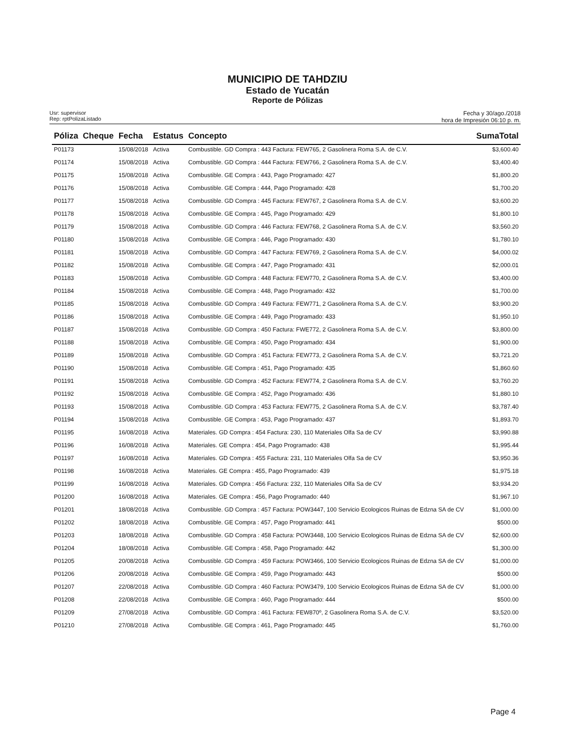MUNICIPIO DE TAHDZIU
Estado de Yucatán
Reporte de Pólizas
Usr: supervisor
Rep: rptPolizaListado
Fecha y 30/ago./2018
hora de Impresión 06:10 p. m.
| Póliza | Cheque | Fecha | Estatus | Concepto | SumaTotal |
| --- | --- | --- | --- | --- | --- |
| P01173 | | 15/08/2018 | Activa | Combustible. GD Compra : 443 Factura: FEW765, 2 Gasolinera Roma S.A. de C.V. | $3,600.40 |
| P01174 | | 15/08/2018 | Activa | Combustible. GD Compra : 444 Factura: FEW766, 2 Gasolinera Roma S.A. de C.V. | $3,400.40 |
| P01175 | | 15/08/2018 | Activa | Combustible. GE Compra : 443, Pago Programado: 427 | $1,800.20 |
| P01176 | | 15/08/2018 | Activa | Combustible. GE Compra : 444, Pago Programado: 428 | $1,700.20 |
| P01177 | | 15/08/2018 | Activa | Combustible. GD Compra : 445 Factura: FEW767, 2 Gasolinera Roma S.A. de C.V. | $3,600.20 |
| P01178 | | 15/08/2018 | Activa | Combustible. GE Compra : 445, Pago Programado: 429 | $1,800.10 |
| P01179 | | 15/08/2018 | Activa | Combustible. GD Compra : 446 Factura: FEW768, 2 Gasolinera Roma S.A. de C.V. | $3,560.20 |
| P01180 | | 15/08/2018 | Activa | Combustible. GE Compra : 446, Pago Programado: 430 | $1,780.10 |
| P01181 | | 15/08/2018 | Activa | Combustible. GD Compra : 447 Factura: FEW769, 2 Gasolinera Roma S.A. de C.V. | $4,000.02 |
| P01182 | | 15/08/2018 | Activa | Combustible. GE Compra : 447, Pago Programado: 431 | $2,000.01 |
| P01183 | | 15/08/2018 | Activa | Combustible. GD Compra : 448 Factura: FEW770, 2 Gasolinera Roma S.A. de C.V. | $3,400.00 |
| P01184 | | 15/08/2018 | Activa | Combustible. GE Compra : 448, Pago Programado: 432 | $1,700.00 |
| P01185 | | 15/08/2018 | Activa | Combustible. GD Compra : 449 Factura: FEW771, 2 Gasolinera Roma S.A. de C.V. | $3,900.20 |
| P01186 | | 15/08/2018 | Activa | Combustible. GE Compra : 449, Pago Programado: 433 | $1,950.10 |
| P01187 | | 15/08/2018 | Activa | Combustible. GD Compra : 450 Factura: FWE772, 2 Gasolinera Roma S.A. de C.V. | $3,800.00 |
| P01188 | | 15/08/2018 | Activa | Combustible. GE Compra : 450, Pago Programado: 434 | $1,900.00 |
| P01189 | | 15/08/2018 | Activa | Combustible. GD Compra : 451 Factura: FEW773, 2 Gasolinera Roma S.A. de C.V. | $3,721.20 |
| P01190 | | 15/08/2018 | Activa | Combustible. GE Compra : 451, Pago Programado: 435 | $1,860.60 |
| P01191 | | 15/08/2018 | Activa | Combustible. GD Compra : 452 Factura: FEW774, 2 Gasolinera Roma S.A. de C.V. | $3,760.20 |
| P01192 | | 15/08/2018 | Activa | Combustible. GE Compra : 452, Pago Programado: 436 | $1,880.10 |
| P01193 | | 15/08/2018 | Activa | Combustible. GD Compra : 453 Factura: FEW775, 2 Gasolinera Roma S.A. de C.V. | $3,787.40 |
| P01194 | | 15/08/2018 | Activa | Combustible. GE Compra : 453, Pago Programado: 437 | $1,893.70 |
| P01195 | | 16/08/2018 | Activa | Materiales. GD Compra : 454 Factura: 230, 110 Materiales Olfa Sa de CV | $3,990.88 |
| P01196 | | 16/08/2018 | Activa | Materiales. GE Compra : 454, Pago Programado: 438 | $1,995.44 |
| P01197 | | 16/08/2018 | Activa | Materiales. GD Compra : 455 Factura: 231, 110 Materiales Olfa Sa de CV | $3,950.36 |
| P01198 | | 16/08/2018 | Activa | Materiales. GE Compra : 455, Pago Programado: 439 | $1,975.18 |
| P01199 | | 16/08/2018 | Activa | Materiales. GD Compra : 456 Factura: 232, 110 Materiales Olfa Sa de CV | $3,934.20 |
| P01200 | | 16/08/2018 | Activa | Materiales. GE Compra : 456, Pago Programado: 440 | $1,967.10 |
| P01201 | | 18/08/2018 | Activa | Combustible. GD Compra : 457 Factura: POW3447, 100 Servicio Ecologicos Ruinas de Edzna SA de CV | $1,000.00 |
| P01202 | | 18/08/2018 | Activa | Combustible. GE Compra : 457, Pago Programado: 441 | $500.00 |
| P01203 | | 18/08/2018 | Activa | Combustible. GD Compra : 458 Factura: POW3448, 100 Servicio Ecologicos Ruinas de Edzna SA de CV | $2,600.00 |
| P01204 | | 18/08/2018 | Activa | Combustible. GE Compra : 458, Pago Programado: 442 | $1,300.00 |
| P01205 | | 20/08/2018 | Activa | Combustible. GD Compra : 459 Factura: POW3466, 100 Servicio Ecologicos Ruinas de Edzna SA de CV | $1,000.00 |
| P01206 | | 20/08/2018 | Activa | Combustible. GE Compra : 459, Pago Programado: 443 | $500.00 |
| P01207 | | 22/08/2018 | Activa | Combustible. GD Compra : 460 Factura: POW3479, 100 Servicio Ecologicos Ruinas de Edzna SA de CV | $1,000.00 |
| P01208 | | 22/08/2018 | Activa | Combustible. GE Compra : 460, Pago Programado: 444 | $500.00 |
| P01209 | | 27/08/2018 | Activa | Combustible. GD Compra : 461 Factura: FEW870º, 2 Gasolinera Roma S.A. de C.V. | $3,520.00 |
| P01210 | | 27/08/2018 | Activa | Combustible. GE Compra : 461, Pago Programado: 445 | $1,760.00 |
Page 4